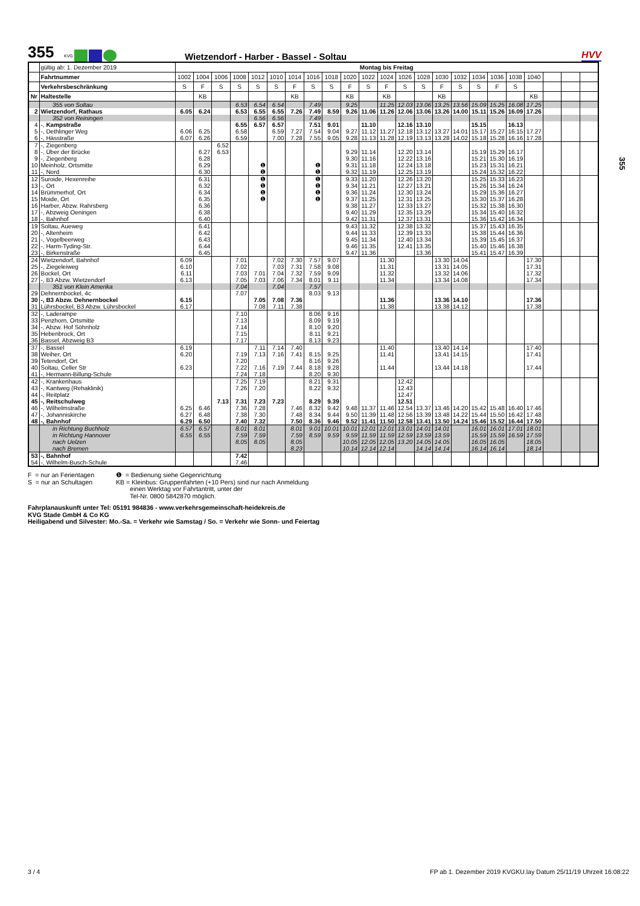355
KVG
Wietzendorf - Harber - Bassel - Soltau
HVV
| | gültig ab: 1. Dezember 2019 | Montag bis Freitag | | | | | | | | | | | | | | | | | | | | | | |
| --- | --- | --- | --- | --- | --- | --- | --- | --- | --- | --- | --- | --- | --- | --- | --- | --- | --- | --- | --- | --- | --- | --- | --- | --- |
| | Fahrtnummer | 1002 | 1004 | 1006 | 1008 | 1012 | 1010 | 1014 | 1016 | 1018 | 1020 | 1022 | 1024 | 1026 | 1028 | 1030 | 1032 | 1034 | 1036 | 1038 | 1040 | | | |
| | Verkehrsbeschränkung | S | F | S | S | S | S | F | S | S | F | S | F | S | S | F | S | S | F | S | | | | |
| Nr | Haltestelle | | KB | | | | | KB | | | KB | | KB | | | KB | | | | | KB | | | |
| | 355 von Soltau | | | | 6.53 | 6.54 | 6.54 | | 7.49 | | 9.25 | | 11.25 | 12.03 | 13.06 | 13.25 | 13.56 | 15.09 | 15.25 | 16.08 | 17.25 | | | |
| 2 | Wietzendorf, Rathaus | 6.05 | 6.24 | | 6.53 | 6.55 | 6.55 | 7.26 | 7.49 | 8.59 | 9.26 | 11.06 | 11.26 | 12.06 | 13.06 | 13.26 | 14.00 | 15.11 | 15.26 | 16.09 | 17.26 | | | |
| | 352 von Reiningen | | | | | 6.56 | 6.56 | | 7.49 | | | | | | | | | | | | | | | |
| 4 | -, Kampstraße | | | | 6.55 | 6.57 | 6.57 | | 7.51 | 9.01 | | 11.10 | | 12.16 | 13.10 | | | 15.15 | | 16.13 | | | | |
| 5 | -, Dethlinger Weg | 6.06 | 6.25 | | 6.58 | | 6.59 | 7.27 | 7.54 | 9.04 | 9.27 | 11.12 | 11.27 | 12.18 | 13.12 | 13.27 | 14.01 | 15.17 | 15.27 | 16.15 | 17.27 | | | |
| 6 | -, Hässtraße | 6.07 | 6.26 | | 6.59 | | 7.00 | 7.28 | 7.55 | 9.05 | 9.28 | 11.13 | 11.28 | 12.19 | 13.13 | 13.28 | 14.02 | 15.18 | 15.28 | 16.16 | 17.28 | | | |
| 7 | -, Ziegenberg | | | 6.52 | | | | | | | | | | | | | | | | | | | | |
| 8 | -, Über der Brücke | | 6.27 | 6.53 | | | | | | | 9.29 | 11.14 | | 12.20 | 13.14 | | | 15.19 | 15.29 | 16.17 | | | | |
| 9 | -, Ziegenberg | | 6.28 | | | | | | | | 9.30 | 11.16 | | 12.22 | 13.16 | | | 15.21 | 15.30 | 16.19 | | | | |
| 10 | Meinholz, Ortsmitte | | 6.29 | | | ❶ | | | ❶ | | 9.31 | 11.18 | | 12.24 | 13.18 | | | 15.23 | 15.31 | 16.21 | | | | |
| 11 | -, Nord | | 6.30 | | | ❶ | | | ❶ | | 9.32 | 11.19 | | 12.25 | 13.19 | | | 15.24 | 15.32 | 16.22 | | | | |
| 12 | Suroide, Hexenreihe | | 6.31 | | | ❶ | | | ❶ | | 9.33 | 11.20 | | 12.26 | 13.20 | | | 15.25 | 15.33 | 16.23 | | | | |
| 13 | -, Ort | | 6.32 | | | ❶ | | | ❶ | | 9.34 | 11.21 | | 12.27 | 13.21 | | | 15.26 | 15.34 | 16.24 | | | | |
| 14 | Brümmerhof, Ort | | 6.34 | | | ❶ | | | ❶ | | 9.36 | 11.24 | | 12.30 | 13.24 | | | 15.29 | 15.36 | 16.27 | | | | |
| 15 | Moide, Ort | | 6.35 | | | ❶ | | | ❶ | | 9.37 | 11.25 | | 12.31 | 13.25 | | | 15.30 | 15.37 | 16.28 | | | | |
| 16 | Harber, Abzw. Rahrsberg | | 6.36 | | | | | | | | 9.38 | 11.27 | | 12.33 | 13.27 | | | 15.32 | 15.38 | 16.30 | | | | |
| 17 | -, Abzweig Oeningen | | 6.38 | | | | | | | | 9.40 | 11.29 | | 12.35 | 13.29 | | | 15.34 | 15.40 | 16.32 | | | | |
| 18 | -, Bahnhof | | 6.40 | | | | | | | | 9.42 | 11.31 | | 12.37 | 13.31 | | | 15.36 | 15.42 | 16.34 | | | | |
| 19 | Soltau, Aueweg | | 6.41 | | | | | | | | 9.43 | 11.32 | | 12.38 | 13.32 | | | 15.37 | 15.43 | 16.35 | | | | |
| 20 | -, Altenheim | | 6.42 | | | | | | | | 9.44 | 11.33 | | 12.39 | 13.33 | | | 15.38 | 15.44 | 16.36 | | | | |
| 21 | -, Vogelbeerweg | | 6.43 | | | | | | | | 9.45 | 11.34 | | 12.40 | 13.34 | | | 15.39 | 15.45 | 16.37 | | | | |
| 22 | -, Harm-Tyding-Str. | | 6.44 | | | | | | | | 9.46 | 11.35 | | 12.41 | 13.35 | | | 15.40 | 15.46 | 16.38 | | | | |
| 23 | -, Birkenstraße | | 6.45 | | | | | | | | 9.47 | 11.36 | | | 13.36 | | | 15.41 | 15.47 | 16.39 | | | | |
| 24 | Wietzendorf, Bahnhof | 6.09 | | | 7.01 | | 7.02 | 7.30 | 7.57 | 9.07 | | | 11.30 | | | 13.30 | 14.04 | | | | 17.30 | | | |
| 25 | -, Ziegeleiweg | 6.10 | | | 7.02 | | 7.03 | 7.31 | 7.58 | 9.08 | | | 11.31 | | | 13.31 | 14.05 | | | | 17.31 | | | |
| 26 | Bockel, Ort | 6.11 | | | 7.03 | 7.01 | 7.04 | 7.32 | 7.59 | 9.09 | | | 11.32 | | | 13.32 | 14.06 | | | | 17.32 | | | |
| 27 | -, B3 Abzw. Wietzendorf | 6.13 | | | 7.05 | 7.03 | 7.06 | 7.34 | 8.01 | 9.11 | | | 11.34 | | | 13.34 | 14.08 | | | | 17.34 | | | |
| | 351 von Klein Amerika | | | | 7.04 | | 7.04 | | 7.57 | | | | | | | | | | | | | | | |
| 29 | Dehnernbockel, 4c | | | | 7.07 | | | | 8.03 | 9.13 | | | | | | | | | | | | | | |
| 30 | -, B3 Abzw. Dehnernbockel | 6.15 | | | | 7.05 | 7.08 | 7.36 | | | | | 11.36 | | | 13.36 | 14.10 | | | | 17.36 | | | |
| 31 | Lührsbockel, B3 Abzw. Lührsbockel | 6.17 | | | | 7.08 | 7.11 | 7.38 | | | | | 11.38 | | | 13.38 | 14.12 | | | | 17.38 | | | |
| 32 | -, Laderampe | | | | 7.10 | | | | 8.06 | 9.16 | | | | | | | | | | | | | | |
| 33 | Penzhorn, Ortsmitte | | | | 7.13 | | | | 8.09 | 9.19 | | | | | | | | | | | | | | |
| 34 | -, Abzw. Hof Söhnholz | | | | 7.14 | | | | 8.10 | 9.20 | | | | | | | | | | | | | | |
| 35 | Hebenbrock, Ort | | | | 7.15 | | | | 8.11 | 9.21 | | | | | | | | | | | | | | |
| 36 | Bassel, Abzweig B3 | | | | 7.17 | | | | 8.13 | 9.23 | | | | | | | | | | | | | | |
| 37 | -, Bassel | 6.19 | | | | 7.11 | 7.14 | 7.40 | | | | | 11.40 | | | 13.40 | 14.14 | | | | 17.40 | | | |
| 38 | Weiher, Ort | 6.20 | | | 7.19 | 7.13 | 7.16 | 7.41 | 8.15 | 9.25 | | | 11.41 | | | 13.41 | 14.15 | | | | 17.41 | | | |
| 39 | Tetendorf, Ort | | | | 7.20 | | | | 8.16 | 9.26 | | | | | | | | | | | | | | |
| 40 | Soltau, Celler Str | 6.23 | | | 7.22 | 7.16 | 7.19 | 7.44 | 8.18 | 9.28 | | | 11.44 | | | 13.44 | 14.18 | | | | 17.44 | | | |
| 41 | -, Hermann-Billung-Schule | | | | 7.24 | 7.18 | | | 8.20 | 9.30 | | | | | | | | | | | | | | |
| 42 | -, Krankenhaus | | | | 7.25 | 7.19 | | | 8.21 | 9.31 | | | | 12.42 | | | | | | | | | | |
| 43 | -, Kantweg (Rehaklinik) | | | | 7.26 | 7.20 | | | 8.22 | 9.32 | | | | 12.43 | | | | | | | | | | |
| 44 | -, Reitplatz | | | | | | | | | | | | | 12.47 | | | | | | | | | | |
| 45 | -, Reitschulweg | | | 7.13 | 7.31 | 7.23 | 7.23 | | 8.29 | 9.39 | | | | 12.51 | | | | | | | | | | |
| 46 | -, Wilhelmstraße | 6.25 | 6.46 | | 7.36 | 7.28 | | 7.46 | 8.32 | 9.42 | 9.48 | 11.37 | 11.46 | 12.54 | 13.37 | 13.46 | 14.20 | 15.42 | 15.48 | 16.40 | 17.46 | | | |
| 47 | -, Johanniskirche | 6.27 | 6.48 | | 7.38 | 7.30 | | 7.48 | 8.34 | 9.44 | 9.50 | 11.39 | 11.48 | 12.56 | 13.39 | 13.48 | 14.22 | 15.44 | 15.50 | 16.42 | 17.48 | | | |
| 48 | -, Bahnhof | 6.29 | 6.50 | | 7.40 | 7.32 | | 7.50 | 8.36 | 9.46 | 9.52 | 11.41 | 11.50 | 12.58 | 13.41 | 13.50 | 14.24 | 15.46 | 15.52 | 16.44 | 17.50 | | | |
| | in Richtung Buchholz | 6.57 | 6.57 | | 8.01 | 8.01 | | 8.01 | 9.01 | 10.01 | 10.01 | 12.01 | 12.01 | 13.01 | 14.01 | 14.01 | | 16.01 | 16.01 | 17.01 | 18.01 | | | |
| | in Richtung Hannover | 6.55 | 6.55 | | 7.59 | 7.59 | | 7.59 | 8.59 | 9.59 | 9.59 | 11.59 | 11.59 | 12.59 | 13.59 | 13.59 | | 15.59 | 15.59 | 16.59 | 17.59 | | | |
| | nach Uelzen | | | | 8.05 | 8.05 | | 8.05 | | | 10.05 | 12.05 | 12.05 | 13.20 | 14.05 | 14.05 | | 16.05 | 16.05 | | 18.05 | | | |
| | nach Bremen | | | | | | | 8.23 | | | 10.14 | 12.14 | 12.14 | | 14.14 | 14.14 | | 16.14 | 16.14 | | 18.14 | | | |
| 53 | -, Bahnhof | | | | 7.42 | | | | | | | | | | | | | | | | | | | |
| 54 | -, Wilhelm-Busch-Schule | | | | 7.46 | | | | | | | | | | | | | | | | | | | |
F = nur an Ferientagen
S = nur an Schultagen
❶ = Bedienung siehe Gegenrichtung
KB = Kleinbus: Gruppenfahrten (+10 Pers) sind nur nach Anmeldung
einen Werktag vor Fahrtantritt, unter der
Tel-Nr. 0800 5842870 möglich.
Fahrplanauskunft unter Tel: 05191 984836 - www.verkehrsgemeinschaft-heidekreis.de
KVG Stade GmbH & Co KG
Heiligabend und Silvester: Mo.-Sa. = Verkehr wie Samstag / So. = Verkehr wie Sonn- und Feiertag
355
3 / 4 FP ab 1. Dezember 2019 KVGKU.lay Datum 25/11/19 Uhrzeit 16:08:22